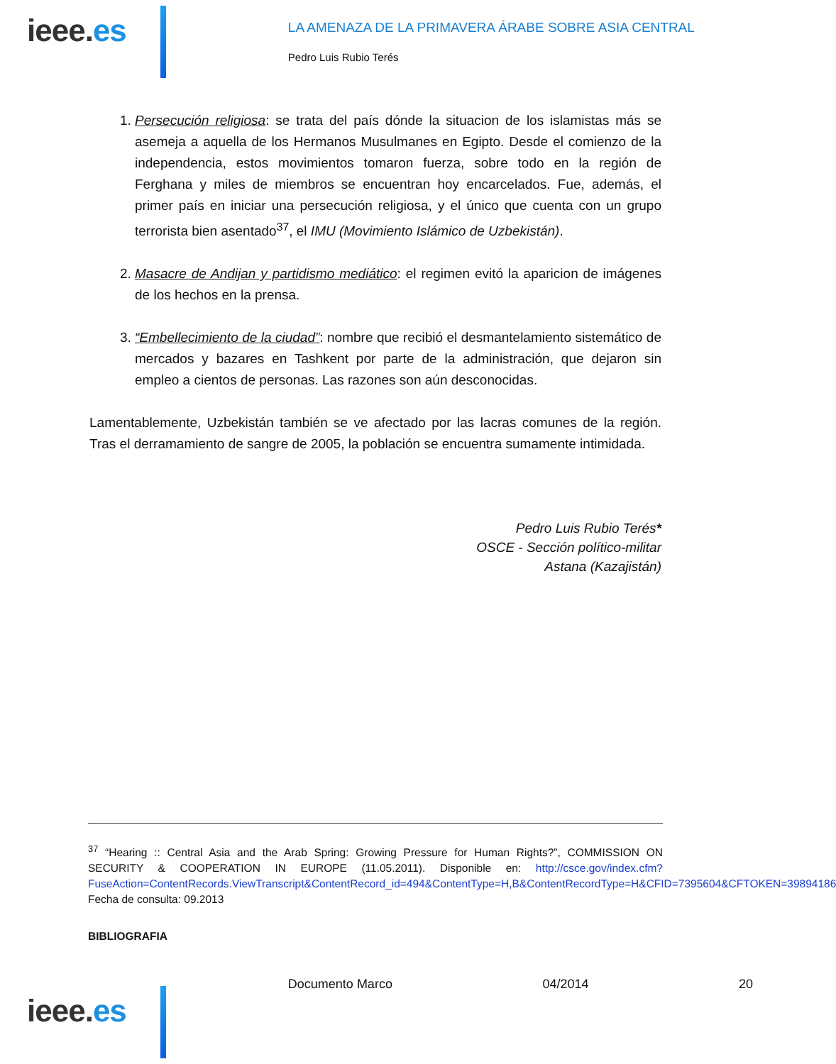ieee.es
LA AMENAZA DE LA PRIMAVERA ÁRABE SOBRE ASIA CENTRAL
Pedro Luis Rubio Terés
1. Persecución religiosa: se trata del país dónde la situacion de los islamistas más se asemeja a aquella de los Hermanos Musulmanes en Egipto. Desde el comienzo de la independencia, estos movimientos tomaron fuerza, sobre todo en la región de Ferghana y miles de miembros se encuentran hoy encarcelados. Fue, además, el primer país en iniciar una persecución religiosa, y el único que cuenta con un grupo terrorista bien asentado<sup>37</sup>, el IMU (Movimiento Islámico de Uzbekistán).
2. Masacre de Andijan y partidismo mediático: el regimen evitó la aparicion de imágenes de los hechos en la prensa.
3. “Embellecimiento de la ciudad”: nombre que recibió el desmantelamiento sistemático de mercados y bazares en Tashkent por parte de la administración, que dejaron sin empleo a cientos de personas. Las razones son aún desconocidas.
Lamentablemente, Uzbekistán también se ve afectado por las lacras comunes de la región. Tras el derramamiento de sangre de 2005, la población se encuentra sumamente intimidada.
Pedro Luis Rubio Terés*
OSCE - Sección político-militar
Astana (Kazajistán)
<sup>37</sup> “Hearing :: Central Asia and the Arab Spring: Growing Pressure for Human Rights?”, COMMISSION ON SECURITY & COOPERATION IN EUROPE (11.05.2011). Disponible en: http://csce.gov/index.cfm?FuseAction=ContentRecords.ViewTranscript&ContentRecord_id=494&ContentType=H,B&ContentRecordType=H&CFID=7395604&CFTOKEN=39894186 Fecha de consulta: 09.2013
BIBLIOGRAFIA
ieee.es
Documento Marco 04/2014 20